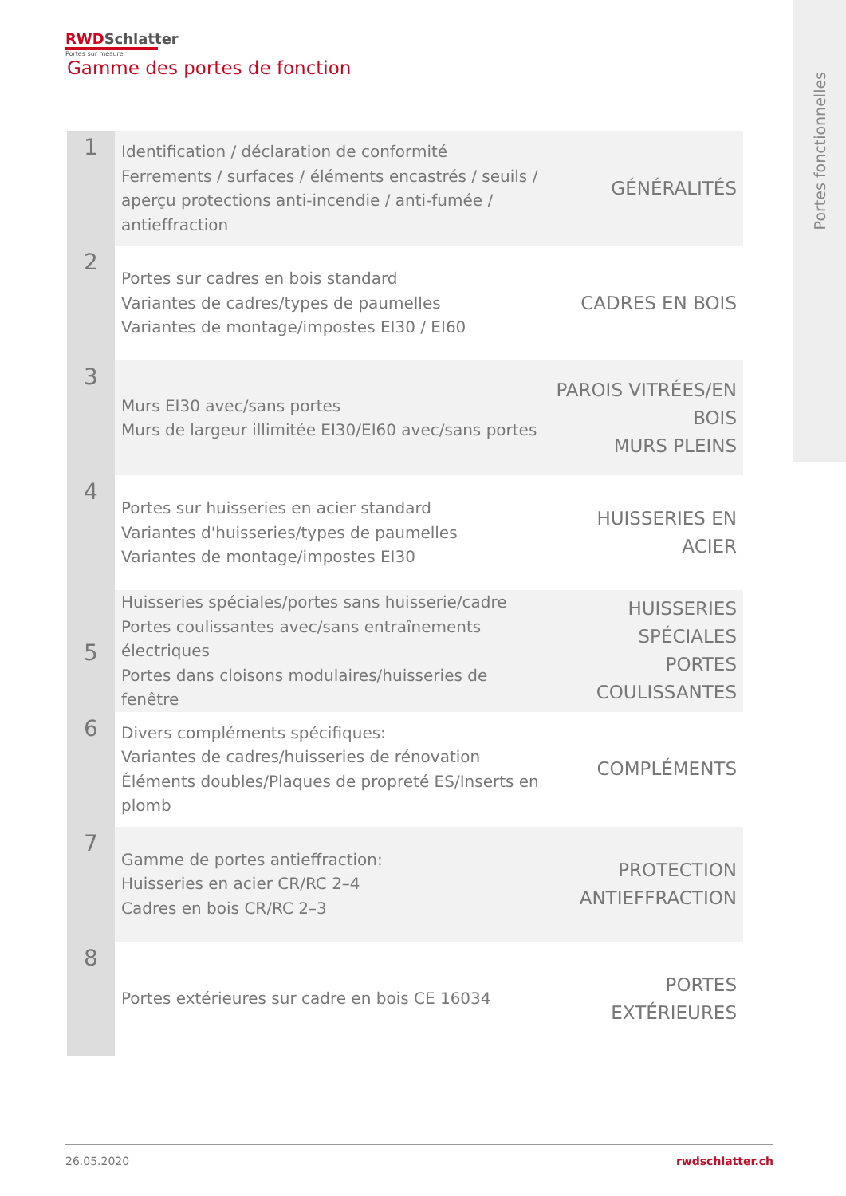Portes fonctionnelles
RWD Schlatter
Portes sur mesure
Gamme des portes de fonction
| 1 | Identification / déclaration de conformité Ferrements / surfaces / éléments encastrés / seuils / aperçu protections anti-incendie / anti-fumée / antieffraction | GÉNÉRALITÉS |
| 2 | Portes sur cadres en bois standard Variantes de cadres/types de paumelles Variantes de montage/impostes EI30 / EI60 | CADRES EN BOIS |
| 3 | Murs EI30 avec/sans portes Murs de largeur illimitée EI30/EI60 avec/sans portes | PAROIS VITRÉES/EN BOIS MURS PLEINS |
| 4 | Portes sur huisseries en acier standard Variantes d'huisseries/types de paumelles Variantes de montage/impostes EI30 | HUISSERIES EN ACIER |
| 5 | Huisseries spéciales/portes sans huisserie/cadre Portes coulissantes avec/sans entraînements électriques Portes dans cloisons modulaires/huisseries de fenêtre | HUISSERIES SPÉCIALES PORTES COULISSANTES |
| 6 | Divers compléments spécifiques: Variantes de cadres/huisseries de rénovation Éléments doubles/Plaques de propreté ES/Inserts en plomb | COMPLÉMENTS |
| 7 | Gamme de portes antieffraction: Huisseries en acier CR/RC 2–4 Cadres en bois CR/RC 2–3 | PROTECTION ANTIEFFRACTION |
| 8 | Portes extérieures sur cadre en bois CE 16034 | PORTES EXTÉRIEURES |
rwdschlatter.ch 26.05.2020